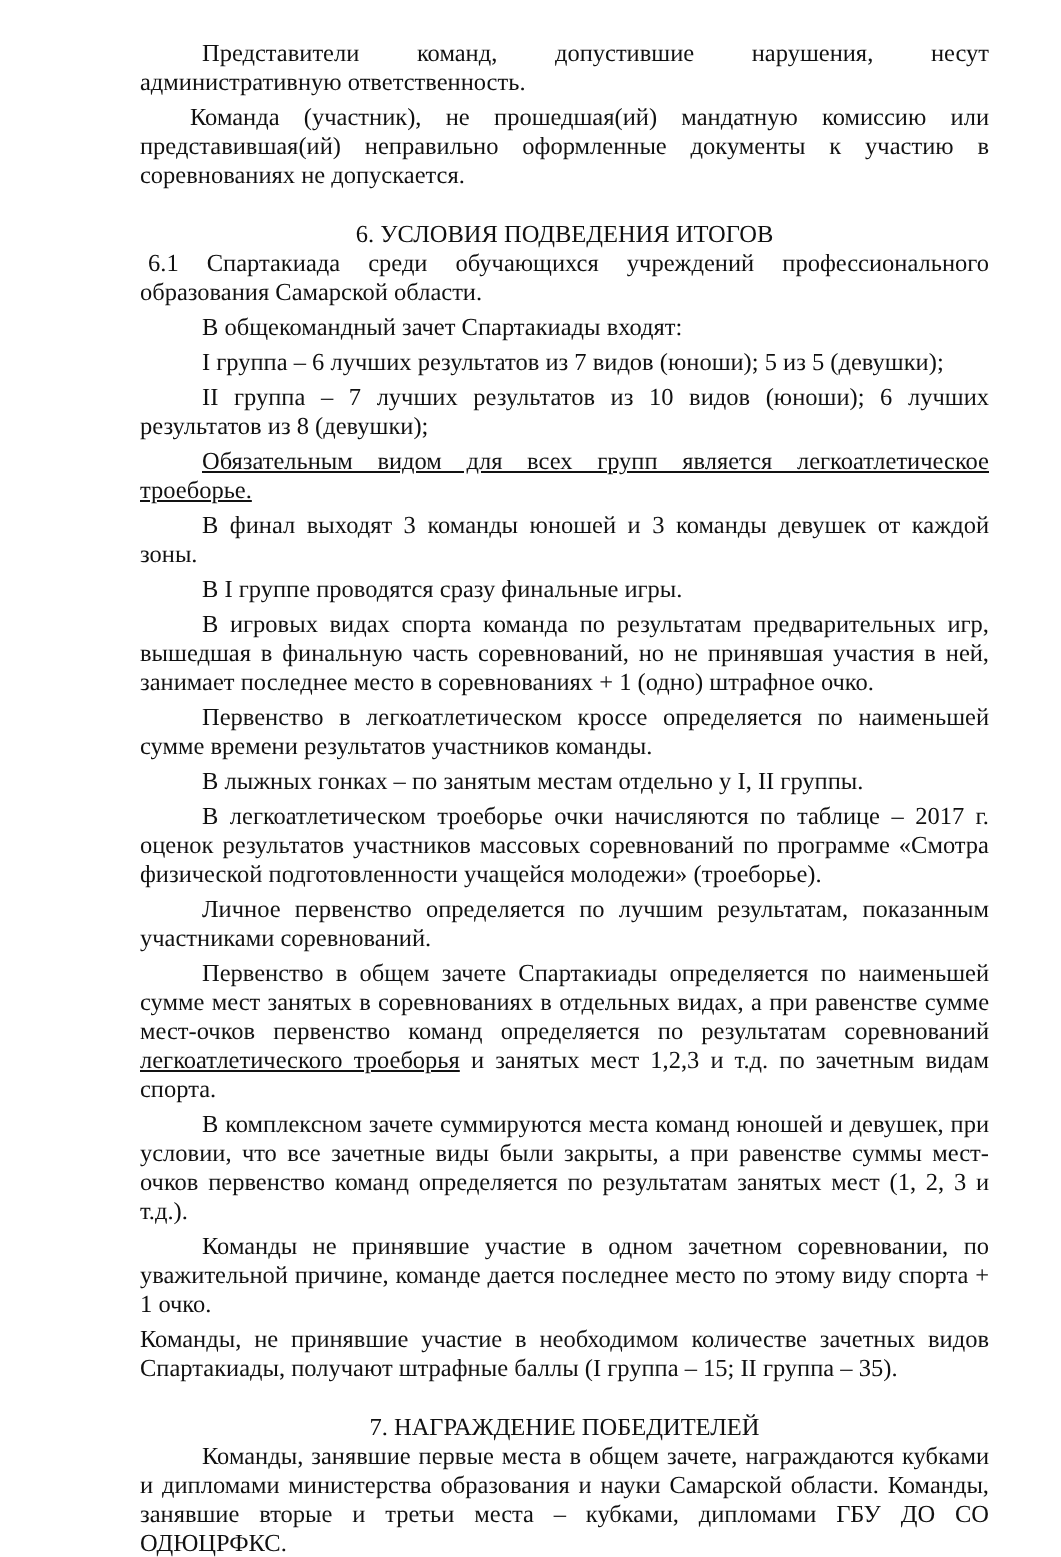Представители команд, допустившие нарушения, несут административную ответственность.
Команда (участник), не прошедшая(ий) мандатную комиссию или представившая(ий) неправильно оформленные документы к участию в соревнованиях не допускается.
6. УСЛОВИЯ ПОДВЕДЕНИЯ ИТОГОВ
6.1 Спартакиада среди обучающихся учреждений профессионального образования Самарской области.
В общекомандный зачет Спартакиады входят:
I группа – 6 лучших результатов из 7 видов (юноши); 5 из 5 (девушки);
II группа – 7 лучших результатов из 10 видов (юноши); 6 лучших результатов из 8 (девушки);
Обязательным видом для всех групп является легкоатлетическое троеборье.
В финал выходят 3 команды юношей и 3 команды девушек от каждой зоны.
В I группе проводятся сразу финальные игры.
В игровых видах спорта команда по результатам предварительных игр, вышедшая в финальную часть соревнований, но не принявшая участия в ней, занимает последнее место в соревнованиях + 1 (одно) штрафное очко.
Первенство в легкоатлетическом кроссе определяется по наименьшей сумме времени результатов участников команды.
В лыжных гонках – по занятым местам отдельно у I, II группы.
В легкоатлетическом троеборье очки начисляются по таблице – 2017 г. оценок результатов участников массовых соревнований по программе «Смотра физической подготовленности учащейся молодежи» (троеборье).
Личное первенство определяется по лучшим результатам, показанным участниками соревнований.
Первенство в общем зачете Спартакиады определяется по наименьшей сумме мест занятых в соревнованиях в отдельных видах, а при равенстве сумме мест-очков первенство команд определяется по результатам соревнований легкоатлетического троеборья и занятых мест 1,2,3 и т.д. по зачетным видам спорта.
В комплексном зачете суммируются места команд юношей и девушек, при условии, что все зачетные виды были закрыты, а при равенстве суммы мест-очков первенство команд определяется по результатам занятых мест (1, 2, 3 и т.д.).
Команды не принявшие участие в одном зачетном соревновании, по уважительной причине, команде дается последнее место по этому виду спорта + 1 очко.
Команды, не принявшие участие в необходимом количестве зачетных видов Спартакиады, получают штрафные баллы (I группа – 15; II группа – 35).
7. НАГРАЖДЕНИЕ ПОБЕДИТЕЛЕЙ
Команды, занявшие первые места в общем зачете, награждаются кубками и дипломами министерства образования и науки Самарской области. Команды, занявшие вторые и третьи места – кубками, дипломами ГБУ ДО СО ОДЮЦРФКС.